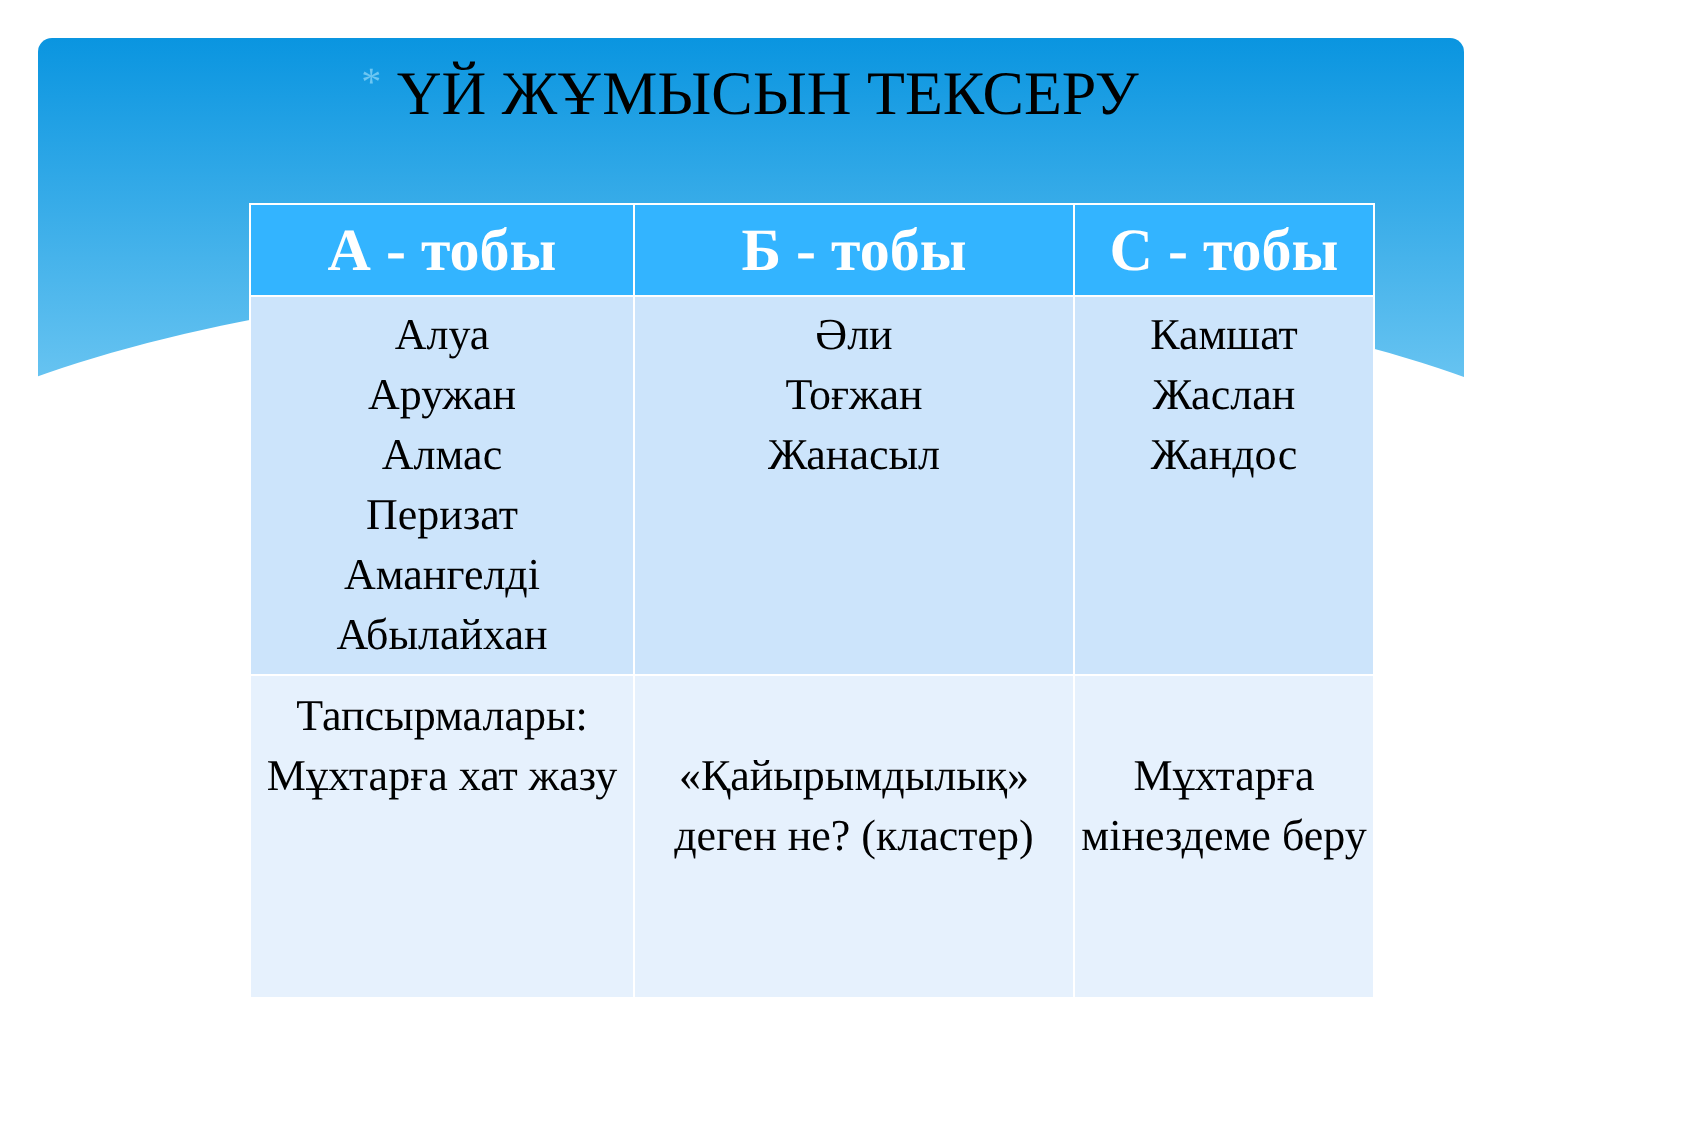* ҮЙ ЖҰМЫСЫН ТЕКСЕРУ
| А - тобы | Б - тобы | С - тобы |
| --- | --- | --- |
| Алуа Аружан Алмас Перизат Амангелді Абылайхан | Әли Тоғжан Жанасыл | Камшат Жаслан Жандос |
| Тапсырмалары: Мұхтарға хат жазу | «Қайырымдылық» деген не? (кластер) | Мұхтарға мінездеме беру |